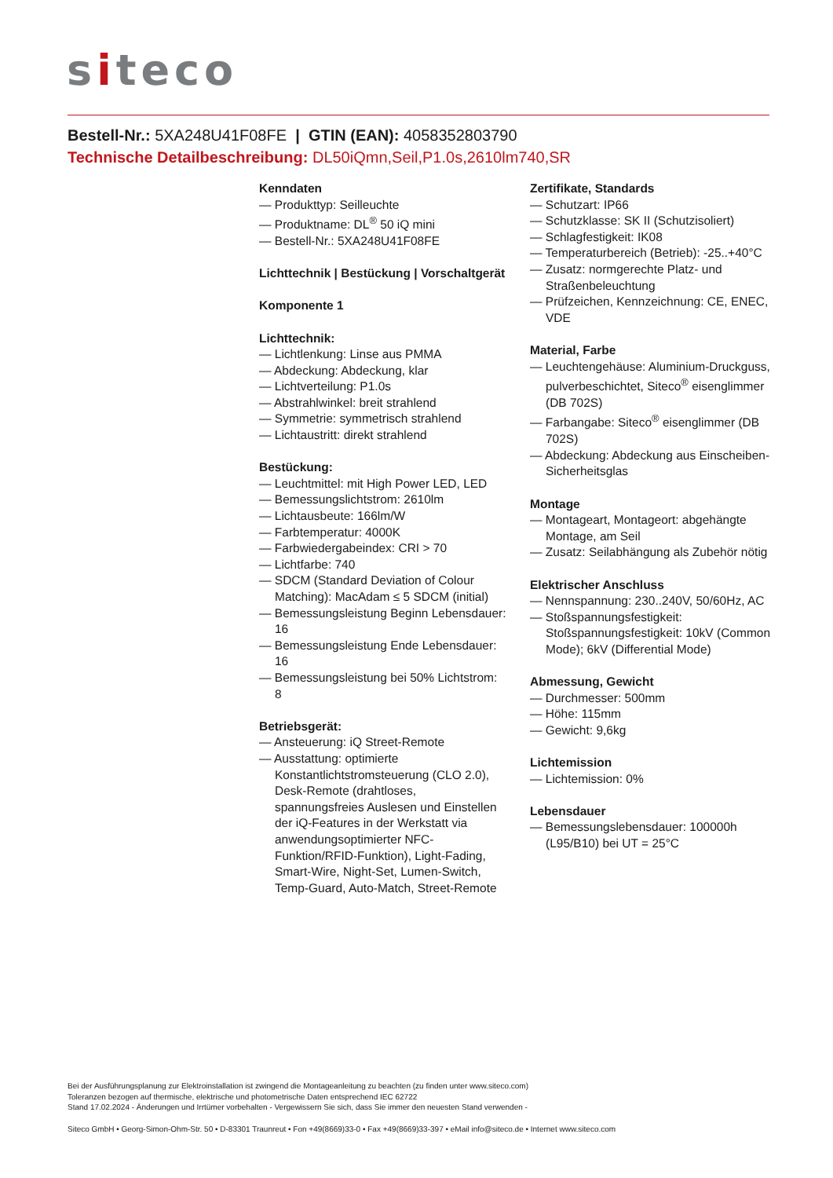siteco
Bestell-Nr.: 5XA248U41F08FE | GTIN (EAN): 4058352803790
Technische Detailbeschreibung: DL50iQmn,Seil,P1.0s,2610lm740,SR
Kenndaten
— Produkttyp: Seilleuchte
— Produktname: DL<sup>®</sup> 50 iQ mini
— Bestell-Nr.: 5XA248U41F08FE
Lichttechnik | Bestückung | Vorschaltgerät
Komponente 1
Lichttechnik:
— Lichtlenkung: Linse aus PMMA
— Abdeckung: Abdeckung, klar
— Lichtverteilung: P1.0s
— Abstrahlwinkel: breit strahlend
— Symmetrie: symmetrisch strahlend
— Lichtaustritt: direkt strahlend
Bestückung:
— Leuchtmittel: mit High Power LED, LED
— Bemessungslichtstrom: 2610lm
— Lichtausbeute: 166lm/W
— Farbtemperatur: 4000K
— Farbwiedergabeindex: CRI > 70
— Lichtfarbe: 740
— SDCM (Standard Deviation of Colour Matching): MacAdam ≤ 5 SDCM (initial)
— Bemessungsleistung Beginn Lebensdauer: 16
— Bemessungsleistung Ende Lebensdauer: 16
— Bemessungsleistung bei 50% Lichtstrom: 8
Betriebsgerät:
— Ansteuerung: iQ Street-Remote
— Ausstattung: optimierte Konstantlichtstromsteuerung (CLO 2.0), Desk-Remote (drahtloses, spannungsfreies Auslesen und Einstellen der iQ-Features in der Werkstatt via anwendungsoptimierter NFC-Funktion/RFID-Funktion), Light-Fading, Smart-Wire, Night-Set, Lumen-Switch, Temp-Guard, Auto-Match, Street-Remote
Zertifikate, Standards
— Schutzart: IP66
— Schutzklasse: SK II (Schutzisoliert)
— Schlagfestigkeit: IK08
— Temperaturbereich (Betrieb): -25..+40°C
— Zusatz: normgerechte Platz- und Straßenbeleuchtung
— Prüfzeichen, Kennzeichnung: CE, ENEC, VDE
Material, Farbe
— Leuchtengehäuse: Aluminium-Druckguss, pulverbeschichtet, Siteco<sup>®</sup> eisenglimmer (DB 702S)
— Farbangabe: Siteco<sup>®</sup> eisenglimmer (DB 702S)
— Abdeckung: Abdeckung aus Einscheiben-Sicherheitsglas
Montage
— Montageart, Montageort: abgehängte Montage, am Seil
— Zusatz: Seilabhängung als Zubehör nötig
Elektrischer Anschluss
— Nennspannung: 230..240V, 50/60Hz, AC
— Stoßspannungsfestigkeit: Stoßspannungsfestigkeit: 10kV (Common Mode); 6kV (Differential Mode)
Abmessung, Gewicht
— Durchmesser: 500mm
— Höhe: 115mm
— Gewicht: 9,6kg
Lichtemission
— Lichtemission: 0%
Lebensdauer
— Bemessungslebensdauer: 100000h (L95/B10) bei UT = 25°C
Bei der Ausführungsplanung zur Elektroinstallation ist zwingend die Montageanleitung zu beachten (zu finden unter www.siteco.com)
Toleranzen bezogen auf thermische, elektrische und photometrische Daten entsprechend IEC 62722
Stand 17.02.2024 - Änderungen und Irrtümer vorbehalten - Vergewissern Sie sich, dass Sie immer den neuesten Stand verwenden -
Siteco GmbH • Georg-Simon-Ohm-Str. 50 • D-83301 Traunreut • Fon +49(8669)33-0 • Fax +49(8669)33-397 • eMail info@siteco.de • Internet www.siteco.com